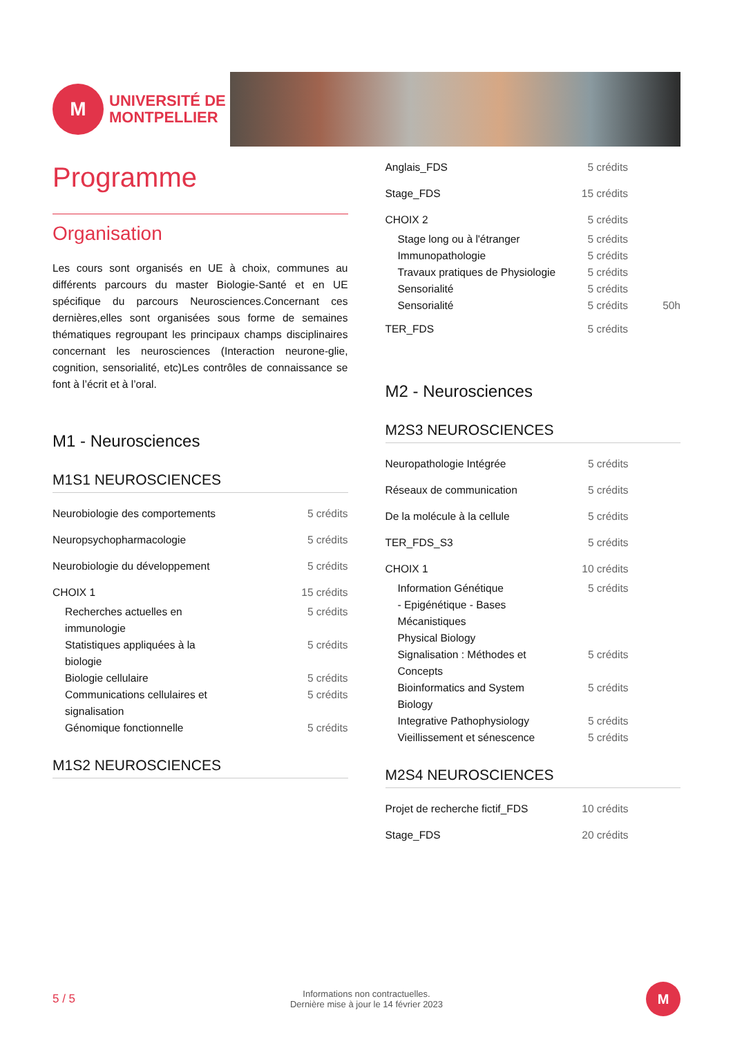M
UNIVERSITÉ DE
MONTPELLIER
Programme
Organisation
Les cours sont organisés en UE à choix, communes au différents parcours du master Biologie-Santé et en UE spécifique du parcours Neurosciences.Concernant ces dernières,elles sont organisées sous forme de semaines thématiques regroupant les principaux champs disciplinaires concernant les neurosciences (Interaction neurone-glie, cognition, sensorialité, etc)Les contrôles de connaissance se font à l’écrit et à l’oral.
M1 - Neurosciences
M1S1 NEUROSCIENCES
| Neurobiologie des comportements | 5 crédits |
| Neuropsychopharmacologie | 5 crédits |
| Neurobiologie du développement | 5 crédits |
| CHOIX 1 | 15 crédits |
| Recherches actuelles en immunologie | 5 crédits |
| Statistiques appliquées à la biologie | 5 crédits |
| Biologie cellulaire | 5 crédits |
| Communications cellulaires et signalisation | 5 crédits |
| Génomique fonctionnelle | 5 crédits |
M1S2 NEUROSCIENCES
| Anglais_FDS | 5 crédits | |
| Stage_FDS | 15 crédits | |
| CHOIX 2 | 5 crédits | |
| Stage long ou à l'étranger | 5 crédits | |
| Immunopathologie | 5 crédits | |
| Travaux pratiques de Physiologie | 5 crédits | |
| Sensorialité | 5 crédits | |
| Sensorialité | 5 crédits | 50h |
| TER_FDS | 5 crédits | |
M2 - Neurosciences
M2S3 NEUROSCIENCES
| Neuropathologie Intégrée | 5 crédits |
| Réseaux de communication | 5 crédits |
| De la molécule à la cellule | 5 crédits |
| TER_FDS_S3 | 5 crédits |
| CHOIX 1 | 10 crédits |
| Information Génétique - Epigénétique - Bases Mécanistiques | 5 crédits |
| Physical Biology | |
| Signalisation : Méthodes et Concepts | 5 crédits |
| Bioinformatics and System Biology | 5 crédits |
| Integrative Pathophysiology | 5 crédits |
| Vieillissement et sénescence | 5 crédits |
M2S4 NEUROSCIENCES
| Projet de recherche fictif_FDS | 10 crédits |
| Stage_FDS | 20 crédits |
5 / 5
Informations non contractuelles.
Dernière mise à jour le 14 février 2023
M